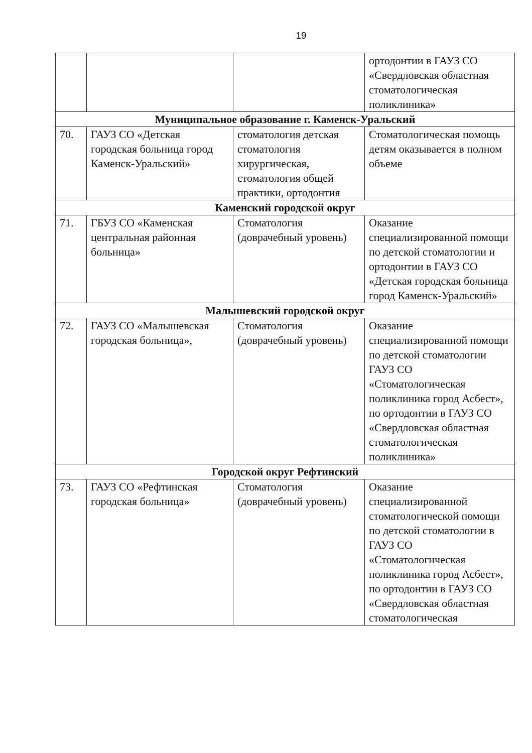19
| | | | ортодонтии в ГАУЗ СО «Свердловская областная стоматологическая поликлиника» |
| Муниципальное образование г. Каменск-Уральский | | | |
| 70. | ГАУЗ СО «Детская городская больница город Каменск-Уральский» | стоматология детская стоматология хирургическая, стоматология общей практики, ортодонтия | Стоматологическая помощь детям оказывается в полном объеме |
| Каменский городской округ | | | |
| 71. | ГБУЗ СО «Каменская центральная районная больница» | Стоматология (доврачебный уровень) | Оказание специализированной помощи по детской стоматологии и ортодонтии в ГАУЗ СО «Детская городская больница город Каменск-Уральский» |
| Малышевский городской округ | | | |
| 72. | ГАУЗ СО «Малышевская городская больница», | Стоматология (доврачебный уровень) | Оказание специализированной помощи по детской стоматологии ГАУЗ СО «Стоматологическая поликлиника город Асбест», по ортодонтии в ГАУЗ СО «Свердловская областная стоматологическая поликлиника» |
| Городской округ Рефтинский | | | |
| 73. | ГАУЗ СО «Рефтинская городская больница» | Стоматология (доврачебный уровень) | Оказание специализированной стоматологической помощи по детской стоматологии в ГАУЗ СО «Стоматологическая поликлиника город Асбест», по ортодонтии в ГАУЗ СО «Свердловская областная стоматологическая |